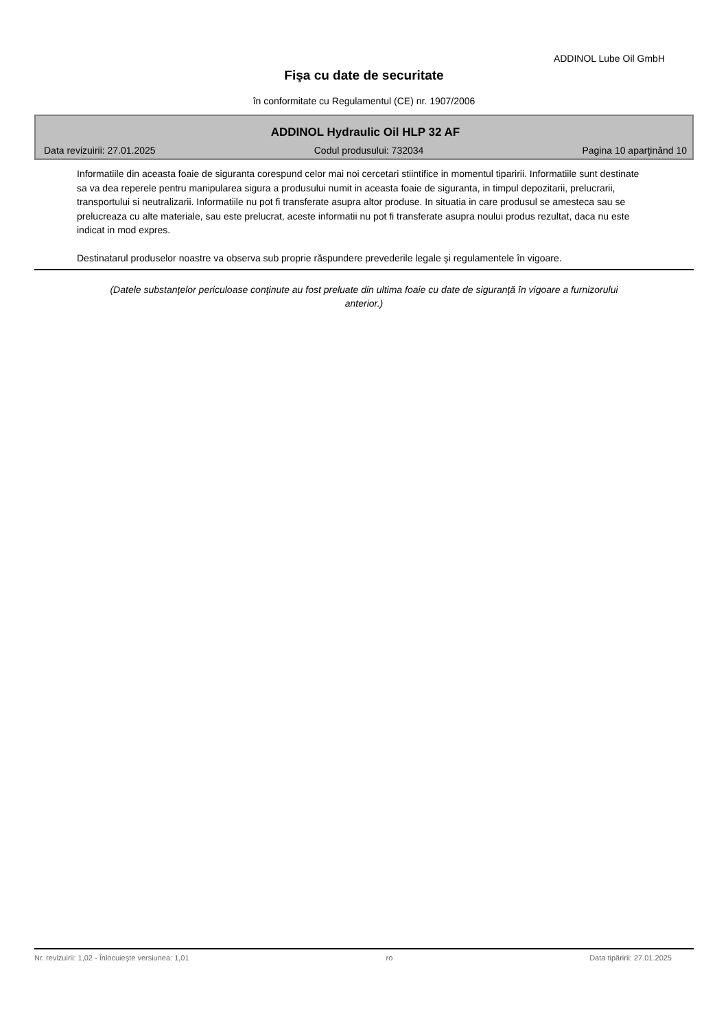ADDINOL Lube Oil GmbH
Fişa cu date de securitate
în conformitate cu Regulamentul (CE) nr. 1907/2006
ADDINOL Hydraulic Oil HLP 32 AF
Data revizuirii: 27.01.2025 Codul produsului: 732034 Pagina 10 aparţinând 10
Informatiile din aceasta foaie de siguranta corespund celor mai noi cercetari stiintifice in momentul tiparirii. Informatiile sunt destinate sa va dea reperele pentru manipularea sigura a produsului numit in aceasta foaie de siguranta, in timpul depozitarii, prelucrarii, transportului si neutralizarii. Informatiile nu pot fi transferate asupra altor produse. In situatia in care produsul se amesteca sau se prelucreaza cu alte materiale, sau este prelucrat, aceste informatii nu pot fi transferate asupra noului produs rezultat, daca nu este indicat in mod expres.
Destinatarul produselor noastre va observa sub proprie răspundere prevederile legale şi regulamentele în vigoare.
(Datele substanţelor periculoase conţinute au fost preluate din ultima foaie cu date de siguranţă în vigoare a furnizorului anterior.)
Nr. revizuirii: 1,02 - Înlocuieşte versiunea: 1,01 ro Data tipăririi: 27.01.2025